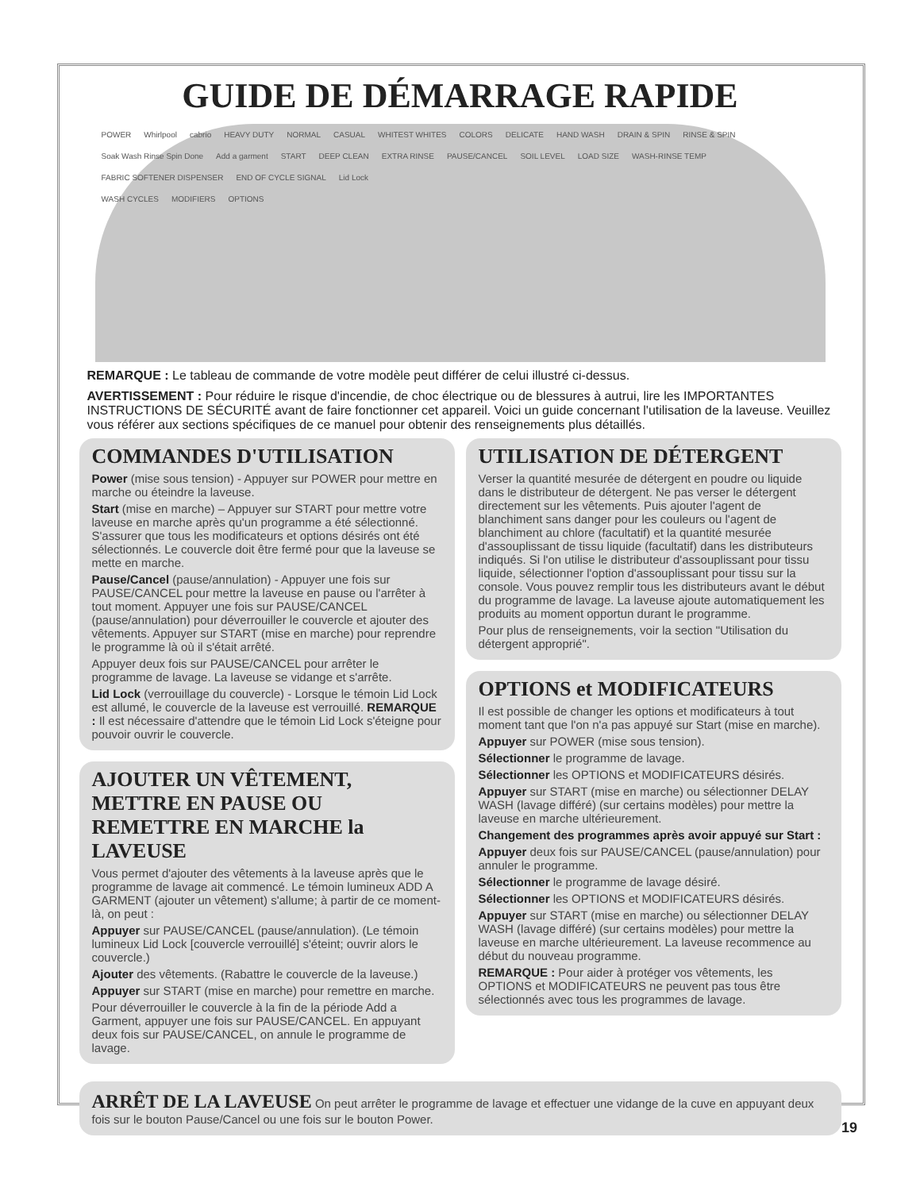GUIDE DE DÉMARRAGE RAPIDE
POWER Whirlpool cabrio HEAVY DUTY NORMAL CASUAL WHITEST WHITES COLORS DELICATE HAND WASH DRAIN & SPIN RINSE & SPIN Soak Wash Rinse Spin Done Add a garment START DEEP CLEAN EXTRA RINSE PAUSE/CANCEL SOIL LEVEL LOAD SIZE WASH-RINSE TEMP FABRIC SOFTENER DISPENSER END OF CYCLE SIGNAL Lid Lock
WASH CYCLES MODIFIERS OPTIONS
REMARQUE : Le tableau de commande de votre modèle peut différer de celui illustré ci-dessus.
AVERTISSEMENT : Pour réduire le risque d'incendie, de choc électrique ou de blessures à autrui, lire les IMPORTANTES INSTRUCTIONS DE SÉCURITÉ avant de faire fonctionner cet appareil. Voici un guide concernant l'utilisation de la laveuse. Veuillez vous référer aux sections spécifiques de ce manuel pour obtenir des renseignements plus détaillés.
COMMANDES D'UTILISATION
Power (mise sous tension) - Appuyer sur POWER pour mettre en marche ou éteindre la laveuse.
Start (mise en marche) – Appuyer sur START pour mettre votre laveuse en marche après qu'un programme a été sélectionné. S'assurer que tous les modificateurs et options désirés ont été sélectionnés. Le couvercle doit être fermé pour que la laveuse se mette en marche.
Pause/Cancel (pause/annulation) - Appuyer une fois sur PAUSE/CANCEL pour mettre la laveuse en pause ou l'arrêter à tout moment. Appuyer une fois sur PAUSE/CANCEL (pause/annulation) pour déverrouiller le couvercle et ajouter des vêtements. Appuyer sur START (mise en marche) pour reprendre le programme là où il s'était arrêté.
Appuyer deux fois sur PAUSE/CANCEL pour arrêter le programme de lavage. La laveuse se vidange et s'arrête.
Lid Lock (verrouillage du couvercle) - Lorsque le témoin Lid Lock est allumé, le couvercle de la laveuse est verrouillé. REMARQUE : Il est nécessaire d'attendre que le témoin Lid Lock s'éteigne pour pouvoir ouvrir le couvercle.
AJOUTER UN VÊTEMENT, METTRE EN PAUSE OU REMETTRE EN MARCHE la LAVEUSE
Vous permet d'ajouter des vêtements à la laveuse après que le programme de lavage ait commencé. Le témoin lumineux ADD A GARMENT (ajouter un vêtement) s'allume; à partir de ce moment-là, on peut :
Appuyer sur PAUSE/CANCEL (pause/annulation). (Le témoin lumineux Lid Lock [couvercle verrouillé] s'éteint; ouvrir alors le couvercle.)
Ajouter des vêtements. (Rabattre le couvercle de la laveuse.)
Appuyer sur START (mise en marche) pour remettre en marche.
Pour déverrouiller le couvercle à la fin de la période Add a Garment, appuyer une fois sur PAUSE/CANCEL. En appuyant deux fois sur PAUSE/CANCEL, on annule le programme de lavage.
UTILISATION DE DÉTERGENT
Verser la quantité mesurée de détergent en poudre ou liquide dans le distributeur de détergent. Ne pas verser le détergent directement sur les vêtements. Puis ajouter l'agent de blanchiment sans danger pour les couleurs ou l'agent de blanchiment au chlore (facultatif) et la quantité mesurée d'assouplissant de tissu liquide (facultatif) dans les distributeurs indiqués. Si l'on utilise le distributeur d'assouplissant pour tissu liquide, sélectionner l'option d'assouplissant pour tissu sur la console. Vous pouvez remplir tous les distributeurs avant le début du programme de lavage. La laveuse ajoute automatiquement les produits au moment opportun durant le programme.
Pour plus de renseignements, voir la section "Utilisation du détergent approprié".
OPTIONS et MODIFICATEURS
Il est possible de changer les options et modificateurs à tout moment tant que l'on n'a pas appuyé sur Start (mise en marche).
Appuyer sur POWER (mise sous tension).
Sélectionner le programme de lavage.
Sélectionner les OPTIONS et MODIFICATEURS désirés.
Appuyer sur START (mise en marche) ou sélectionner DELAY WASH (lavage différé) (sur certains modèles) pour mettre la laveuse en marche ultérieurement.
Changement des programmes après avoir appuyé sur Start :
Appuyer deux fois sur PAUSE/CANCEL (pause/annulation) pour annuler le programme.
Sélectionner le programme de lavage désiré.
Sélectionner les OPTIONS et MODIFICATEURS désirés.
Appuyer sur START (mise en marche) ou sélectionner DELAY WASH (lavage différé) (sur certains modèles) pour mettre la laveuse en marche ultérieurement. La laveuse recommence au début du nouveau programme.
REMARQUE : Pour aider à protéger vos vêtements, les OPTIONS et MODIFICATEURS ne peuvent pas tous être sélectionnés avec tous les programmes de lavage.
ARRÊT DE LA LAVEUSE On peut arrêter le programme de lavage et effectuer une vidange de la cuve en appuyant deux fois sur le bouton Pause/Cancel ou une fois sur le bouton Power.
19